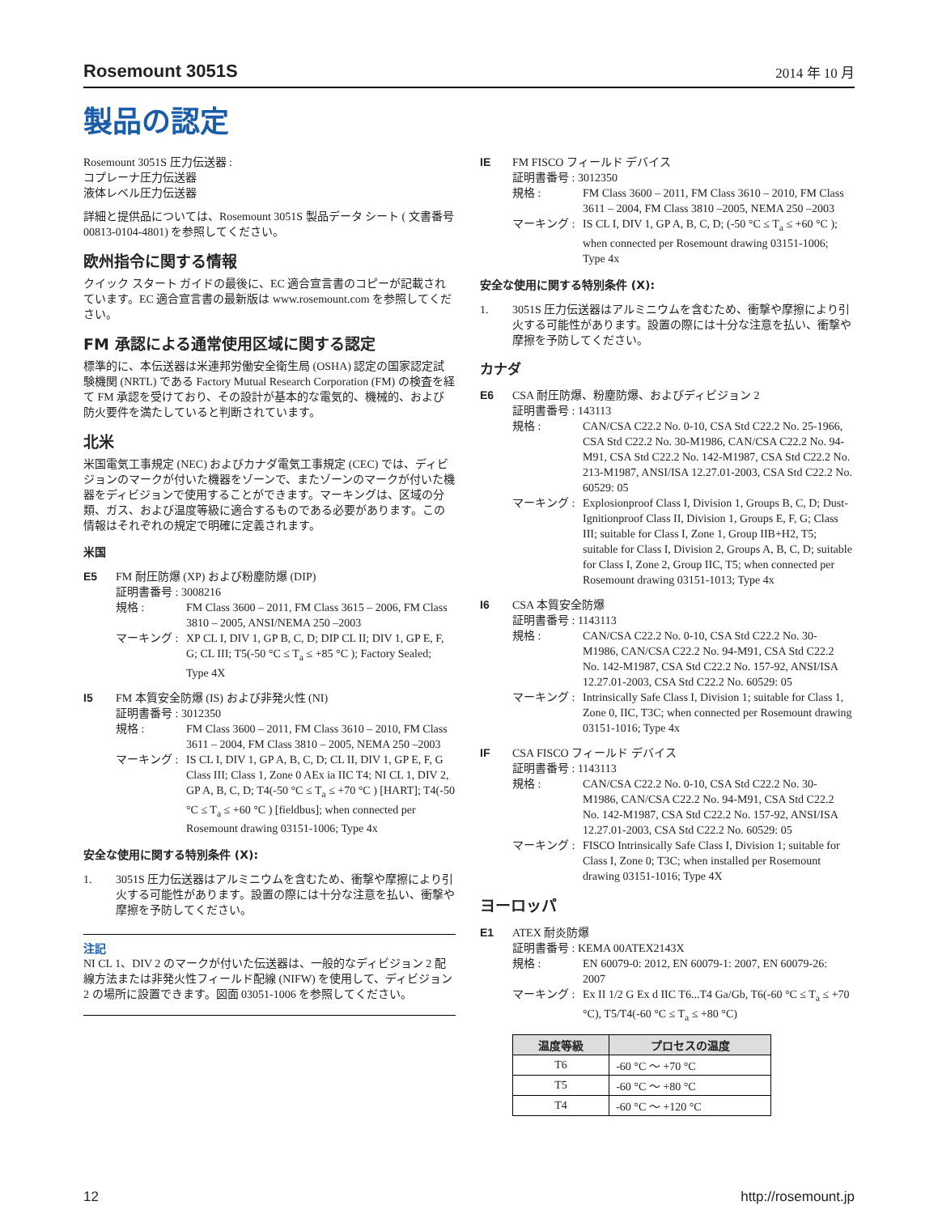Rosemount 3051S 2014 年 10 月
製品の認定
Rosemount 3051S 圧力伝送器 :
コプレーナ圧力伝送器
液体レベル圧力伝送器
詳細と提供品については、Rosemount 3051S 製品データ シート ( 文書番号 00813-0104-4801) を参照してください。
欧州指令に関する情報
クイック スタート ガイドの最後に、EC 適合宣言書のコピーが記載されています。EC 適合宣言書の最新版は www.rosemount.com を参照してください。
FM 承認による通常使用区域に関する認定
標準的に、本伝送器は米連邦労働安全衛生局 (OSHA) 認定の国家認定試験機関 (NRTL) である Factory Mutual Research Corporation (FM) の検査を経て FM 承認を受けており、その設計が基本的な電気的、機械的、および防火要件を満たしていると判断されています。
北米
米国電気工事規定 (NEC) およびカナダ電気工事規定 (CEC) では、ディビジョンのマークが付いた機器をゾーンで、またゾーンのマークが付いた機器をディビジョンで使用することができます。マーキングは、区域の分類、ガス、および温度等級に適合するものである必要があります。この情報はそれぞれの規定で明確に定義されます。
米国
E5 FM 耐圧防爆 (XP) および粉塵防爆 (DIP)
証明書番号 : 3008216
規格 : FM Class 3600 – 2011, FM Class 3615 – 2006, FM Class 3810 – 2005, ANSI/NEMA 250 –2003
マーキング : XP CL I, DIV 1, GP B, C, D; DIP CL II; DIV 1, GP E, F, G; CL III; T5(-50 °C ≤ T<sub>a</sub> ≤ +85 °C ); Factory Sealed; Type 4X
I5 FM 本質安全防爆 (IS) および非発火性 (NI)
証明書番号 : 3012350
規格 : FM Class 3600 – 2011, FM Class 3610 – 2010, FM Class 3611 – 2004, FM Class 3810 – 2005, NEMA 250 –2003
マーキング : IS CL I, DIV 1, GP A, B, C, D; CL II, DIV 1, GP E, F, G Class III; Class 1, Zone 0 AEx ia IIC T4; NI CL 1, DIV 2, GP A, B, C, D; T4(-50 °C ≤ T<sub>a</sub> ≤ +70 °C ) [HART]; T4(-50 °C ≤ T<sub>a</sub> ≤ +60 °C ) [fieldbus]; when connected per Rosemount drawing 03151-1006; Type 4x
安全な使用に関する特別条件 (X):
1. 3051S 圧力伝送器はアルミニウムを含むため、衝撃や摩擦により引火する可能性があります。設置の際には十分な注意を払い、衝撃や摩擦を予防してください。
注記
NI CL 1、DIV 2 のマークが付いた伝送器は、一般的なディビジョン 2 配線方法または非発火性フィールド配線 (NIFW) を使用して、ディビジョン 2 の場所に設置できます。図面 03051-1006 を参照してください。
IE FM FISCO フィールド デバイス
証明書番号 : 3012350
規格 : FM Class 3600 – 2011, FM Class 3610 – 2010, FM Class 3611 – 2004, FM Class 3810 –2005, NEMA 250 –2003
マーキング : IS CL I, DIV 1, GP A, B, C, D; (-50 °C ≤ T<sub>a</sub> ≤ +60 °C ); when connected per Rosemount drawing 03151-1006; Type 4x
安全な使用に関する特別条件 (X):
1. 3051S 圧力伝送器はアルミニウムを含むため、衝撃や摩擦により引火する可能性があります。設置の際には十分な注意を払い、衝撃や摩擦を予防してください。
カナダ
E6 CSA 耐圧防爆、粉塵防爆、およびディビジョン 2
証明書番号 : 143113
規格 : CAN/CSA C22.2 No. 0-10, CSA Std C22.2 No. 25-1966, CSA Std C22.2 No. 30-M1986, CAN/CSA C22.2 No. 94-M91, CSA Std C22.2 No. 142-M1987, CSA Std C22.2 No. 213-M1987, ANSI/ISA 12.27.01-2003, CSA Std C22.2 No. 60529: 05
マーキング : Explosionproof Class I, Division 1, Groups B, C, D; Dust-Ignitionproof Class II, Division 1, Groups E, F, G; Class III; suitable for Class I, Zone 1, Group IIB+H2, T5; suitable for Class I, Division 2, Groups A, B, C, D; suitable for Class I, Zone 2, Group IIC, T5; when connected per Rosemount drawing 03151-1013; Type 4x
I6 CSA 本質安全防爆
証明書番号 : 1143113
規格 : CAN/CSA C22.2 No. 0-10, CSA Std C22.2 No. 30-M1986, CAN/CSA C22.2 No. 94-M91, CSA Std C22.2 No. 142-M1987, CSA Std C22.2 No. 157-92, ANSI/ISA 12.27.01-2003, CSA Std C22.2 No. 60529: 05
マーキング : Intrinsically Safe Class I, Division 1; suitable for Class 1, Zone 0, IIC, T3C; when connected per Rosemount drawing 03151-1016; Type 4x
IF CSA FISCO フィールド デバイス
証明書番号 : 1143113
規格 : CAN/CSA C22.2 No. 0-10, CSA Std C22.2 No. 30-M1986, CAN/CSA C22.2 No. 94-M91, CSA Std C22.2 No. 142-M1987, CSA Std C22.2 No. 157-92, ANSI/ISA 12.27.01-2003, CSA Std C22.2 No. 60529: 05
マーキング : FISCO Intrinsically Safe Class I, Division 1; suitable for Class I, Zone 0; T3C; when installed per Rosemount drawing 03151-1016; Type 4X
ヨーロッパ
E1 ATEX 耐炎防爆
証明書番号 : KEMA 00ATEX2143X
規格 : EN 60079-0: 2012, EN 60079-1: 2007, EN 60079-26: 2007
マーキング : Ex II 1/2 G Ex d IIC T6...T4 Ga/Gb, T6(-60 °C ≤ T<sub>a</sub> ≤ +70 °C), T5/T4(-60 °C ≤ T<sub>a</sub> ≤ +80 °C)
| 温度等級 | プロセスの温度 |
| --- | --- |
| T6 | -60 °C ～ +70 °C |
| T5 | -60 °C ～ +80 °C |
| T4 | -60 °C ～ +120 °C |
12 http://rosemount.jp